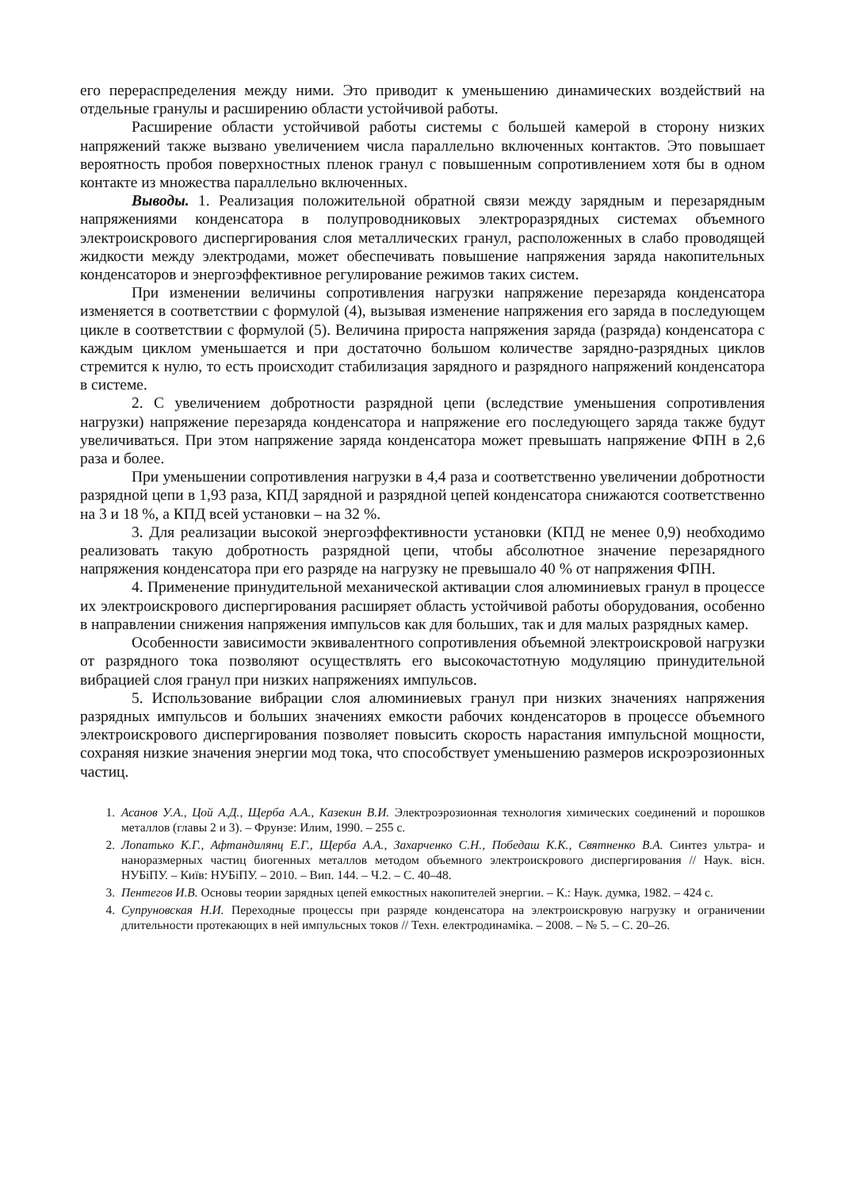его перераспределения между ними. Это приводит к уменьшению динамических воздействий на отдельные гранулы и расширению области устойчивой работы.
Расширение области устойчивой работы системы с большей камерой в сторону низких напряжений также вызвано увеличением числа параллельно включенных контактов. Это повышает вероятность пробоя поверхностных пленок гранул с повышенным сопротивлением хотя бы в одном контакте из множества параллельно включенных.
Выводы. 1. Реализация положительной обратной связи между зарядным и перезарядным напряжениями конденсатора в полупроводниковых электроразрядных системах объемного электроискрового диспергирования слоя металлических гранул, расположенных в слабо проводящей жидкости между электродами, может обеспечивать повышение напряжения заряда накопительных конденсаторов и энергоэффективное регулирование режимов таких систем.
При изменении величины сопротивления нагрузки напряжение перезаряда конденсатора изменяется в соответствии с формулой (4), вызывая изменение напряжения его заряда в последующем цикле в соответствии с формулой (5). Величина прироста напряжения заряда (разряда) конденсатора с каждым циклом уменьшается и при достаточно большом количестве зарядно-разрядных циклов стремится к нулю, то есть происходит стабилизация зарядного и разрядного напряжений конденсатора в системе.
2. С увеличением добротности разрядной цепи (вследствие уменьшения сопротивления нагрузки) напряжение перезаряда конденсатора и напряжение его последующего заряда также будут увеличиваться. При этом напряжение заряда конденсатора может превышать напряжение ФПН в 2,6 раза и более.
При уменьшении сопротивления нагрузки в 4,4 раза и соответственно увеличении добротности разрядной цепи в 1,93 раза, КПД зарядной и разрядной цепей конденсатора снижаются соответственно на 3 и 18 %, а КПД всей установки – на 32 %.
3. Для реализации высокой энергоэффективности установки (КПД не менее 0,9) необходимо реализовать такую добротность разрядной цепи, чтобы абсолютное значение перезарядного напряжения конденсатора при его разряде на нагрузку не превышало 40 % от напряжения ФПН.
4. Применение принудительной механической активации слоя алюминиевых гранул в процессе их электроискрового диспергирования расширяет область устойчивой работы оборудования, особенно в направлении снижения напряжения импульсов как для больших, так и для малых разрядных камер.
Особенности зависимости эквивалентного сопротивления объемной электроискровой нагрузки от разрядного тока позволяют осуществлять его высокочастотную модуляцию принудительной вибрацией слоя гранул при низких напряжениях импульсов.
5. Использование вибрации слоя алюминиевых гранул при низких значениях напряжения разрядных импульсов и больших значениях емкости рабочих конденсаторов в процессе объемного электроискрового диспергирования позволяет повысить скорость нарастания импульсной мощности, сохраняя низкие значения энергии мод тока, что способствует уменьшению размеров искроэрозионных частиц.
1. Асанов У.А., Цой А.Д., Щерба А.А., Казекин В.И. Электроэрозионная технология химических соединений и порошков металлов (главы 2 и 3). – Фрунзе: Илим, 1990. – 255 с.
2. Лопатько К.Г., Афтандилянц Е.Г., Щерба А.А., Захарченко С.Н., Победаш К.К., Святненко В.А. Синтез ультра- и наноразмерных частиц биогенных металлов методом объемного электроискрового диспергирования // Наук. вісн. НУБіПУ. – Київ: НУБіПУ. – 2010. – Вип. 144. – Ч.2. – С. 40–48.
3. Пентегов И.В. Основы теории зарядных цепей емкостных накопителей энергии. – К.: Наук. думка, 1982. – 424 с.
4. Супруновская Н.И. Переходные процессы при разряде конденсатора на электроискровую нагрузку и ограничении длительности протекающих в ней импульсных токов // Техн. електродинаміка. – 2008. – № 5. – С. 20–26.